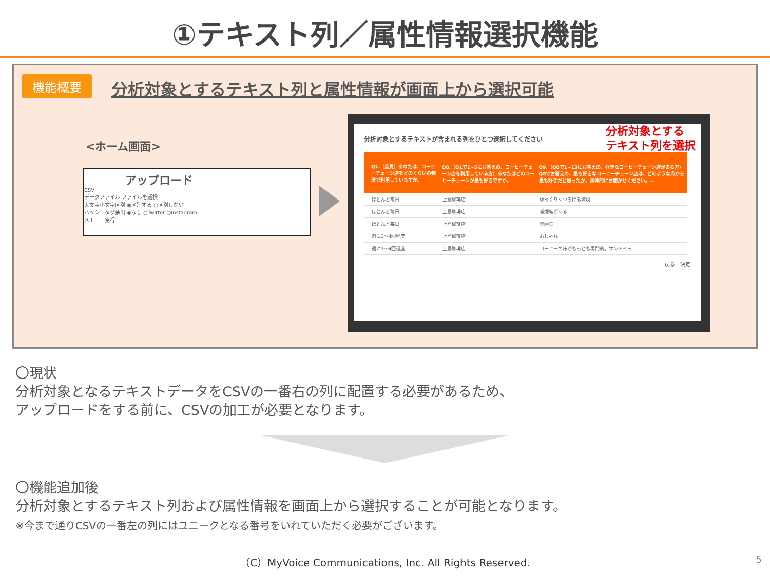①テキスト列／属性情報選択機能
機能概要
分析対象とするテキスト列と属性情報が画面上から選択可能
<ホーム画面>
アップロード
CSV
データファイル ファイルを選択
大文字小文字区別 ◉区別する ○区別しない
ハッシュタグ抽出 ◉なし ○Twitter ○Instagram
メモ　　実行
分析対象とする
テキスト列を選択
分析対象とするテキストが含まれる列をひとつ選択してください
| | Q1.（全員）あなたは、コーヒーチェーン店をどのくらいの頻度で利用していますか。 | Q8.（Q1で1~5にお答えの、コーヒーチェーン店を利用している方）あなたはどのコーヒーチェーンが最も好きですか。 | Q9.（Q8で1~13にお答えの、好きなコーヒーチェーン店がある方）Q8でお答えの、最も好きなコーヒーチェーン店は、どのような点から最も好きだと思ったか、具体的にお聞かせください。... |
| --- | --- | --- | --- |
| | ほとんど毎日 | 上島珈琲店 | ゆっくりくつろげる環境 |
| | ほとんど毎日 | 上島珈琲店 | 喫煙席がある |
| | ほとんど毎日 | 上島珈琲店 | 雰囲気 |
| | 週に3～4回程度 | 上島珈琲店 | おしゃれ |
| | 週に3～4回程度 | 上島珈琲店 | コーヒーの味がもっとも専門的。サンドイッ... |
戻る　決定
〇現状
分析対象となるテキストデータをCSVの一番右の列に配置する必要があるため、
アップロードをする前に、CSVの加工が必要となります。
〇機能追加後
分析対象とするテキスト列および属性情報を画面上から選択することが可能となります。
※今まで通りCSVの一番左の列にはユニークとなる番号をいれていただく必要がございます。
（C）MyVoice Communications, Inc. All Rights Reserved.
5